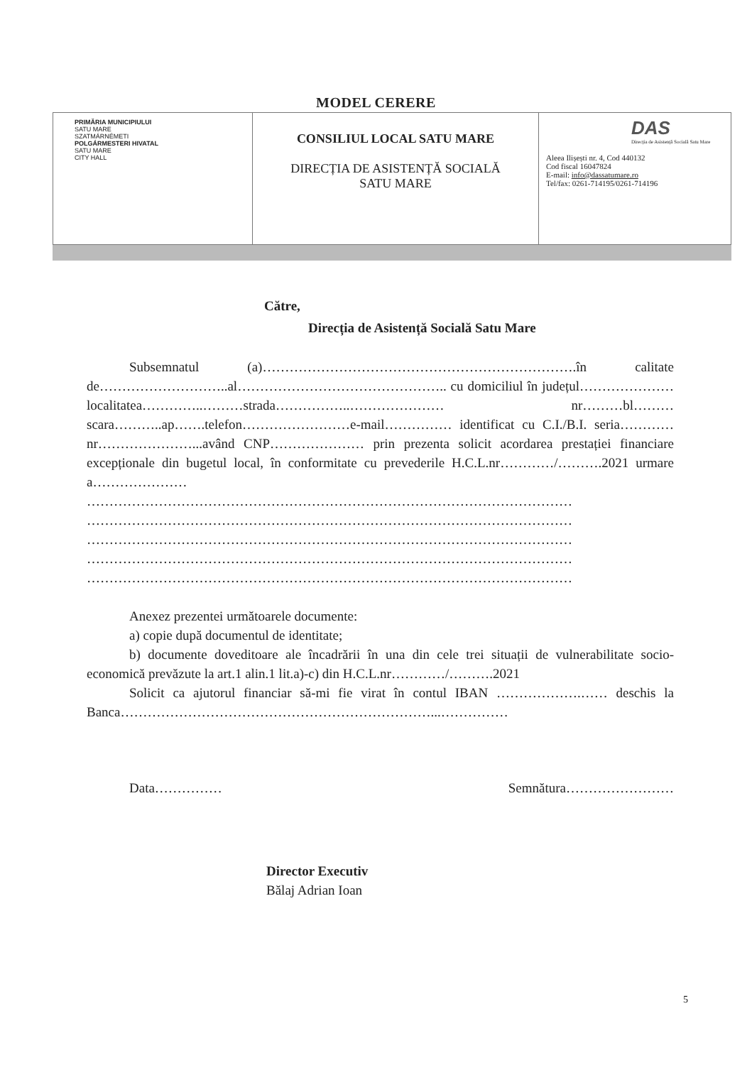MODEL CERERE
| PRIMĂRIA MUNICIPIULUI SATU MARE SZATMÁRNÉMETI POLGÁRMESTERI HIVATAL SATU MARE CITY HALL | CONSILIUL LOCAL SATU MARE DIRECȚIA DE ASISTENȚĂ SOCIALĂ SATU MARE | DAS Direcția de Asistență Socială Satu Mare Aleea Ilișești nr. 4, Cod 440132 Cod fiscal 16047824 E-mail: info@dassatumare.ro Tel/fax: 0261-714195/0261-714196 |
Către,
Direcția de Asistență Socială Satu Mare
Subsemnatul (a)…………………………………………………………….în calitate de………………………..al……………………………………….. cu domiciliul în județul…………………localitatea…………..………strada……………..………………… nr………bl………scara………..ap…….telefon……………………e-mail…………… identificat cu C.I./B.I. seria…………nr…………………...având CNP………………… prin prezenta solicit acordarea prestației financiare excepționale din bugetul local, în conformitate cu prevederile H.C.L.nr…………/……….2021 urmare a…………………
……………………………………………………………………………………………… ……………………………………………………………………………………………… ……………………………………………………………………………………………… ……………………………………………………………………………………………… ………………………………………………………………………………………………
Anexez prezentei următoarele documente:
a) copie după documentul de identitate;
b) documente doveditoare ale încadrării în una din cele trei situații de vulnerabilitate socio-economică prevăzute la art.1 alin.1 lit.a)-c) din H.C.L.nr…………/……….2021
Solicit ca ajutorul financiar să-mi fie virat în contul IBAN ……………….…… deschis la Banca……………………………………………………………...……………
Data…………… Semnătura……………………
Director Executiv
Bălaj Adrian Ioan
5